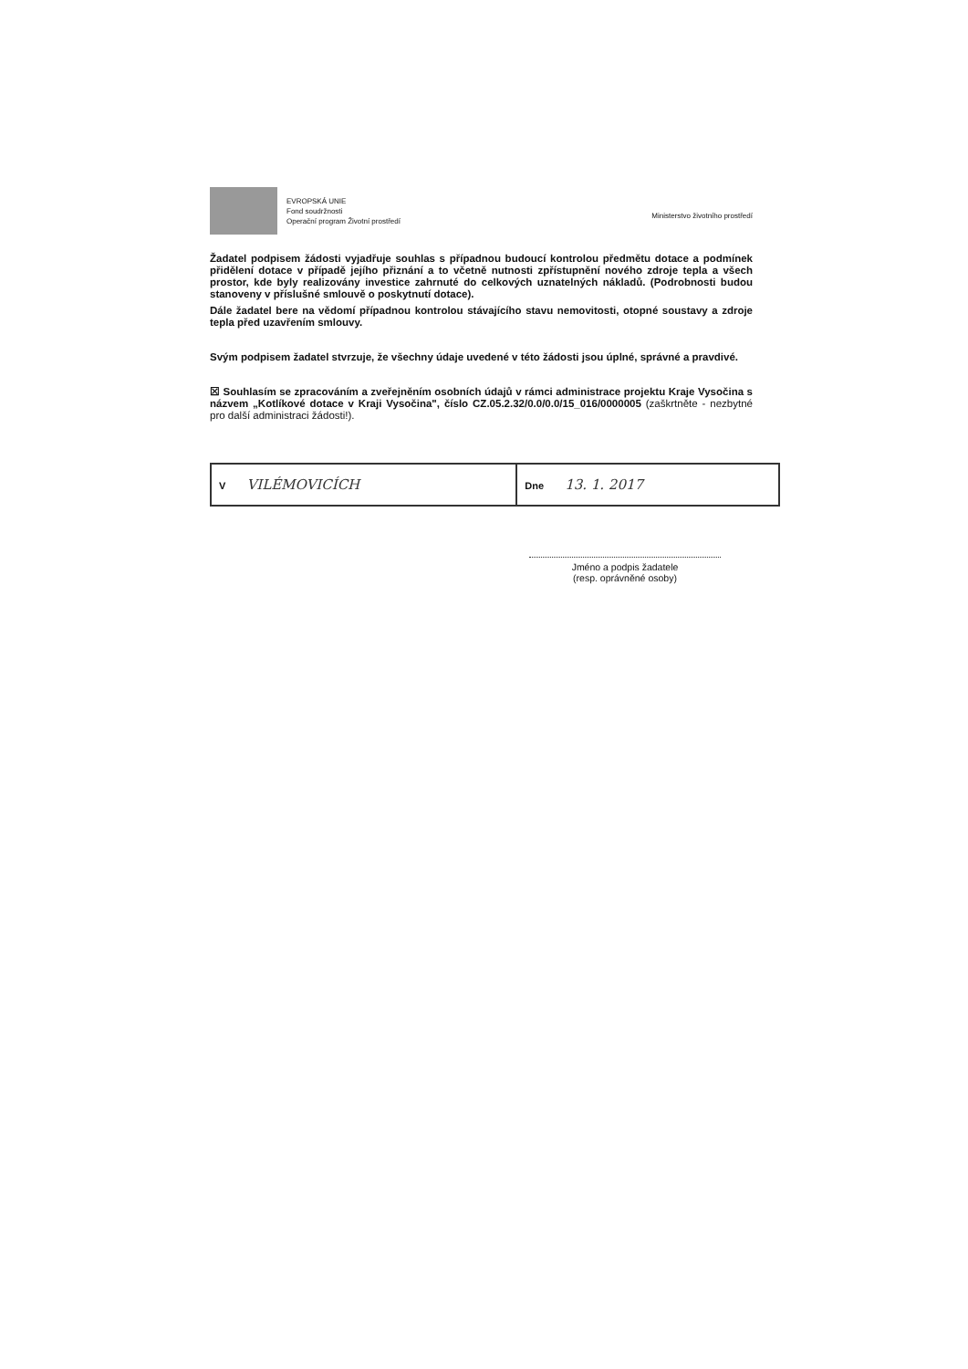EVROPSKÁ UNIE
Fond soudržnosti
Operační program Životní prostředí
Ministerstvo životního prostředí
Žadatel podpisem žádosti vyjadřuje souhlas s případnou budoucí kontrolou předmětu dotace a podmínek přidělení dotace v případě jejího přiznání a to včetně nutnosti zpřístupnění nového zdroje tepla a všech prostor, kde byly realizovány investice zahrnuté do celkových uznatelných nákladů. (Podrobnosti budou stanoveny v příslušné smlouvě o poskytnutí dotace).
Dále žadatel bere na vědomí případnou kontrolou stávajícího stavu nemovitosti, otopné soustavy a zdroje tepla před uzavřením smlouvy.
Svým podpisem žadatel stvrzuje, že všechny údaje uvedené v této žádosti jsou úplné, správné a pravdivé.
☒ Souhlasím se zpracováním a zveřejněním osobních údajů v rámci administrace projektu Kraje Vysočina s názvem „Kotlíkové dotace v Kraji Vysočina", číslo CZ.05.2.32/0.0/0.0/15_016/0000005 (zaškrtněte - nezbytné pro další administraci žádosti!).
| V VILÉMOVICÍCH | Dne 13. 1. 2017 |
Jméno a podpis žadatele
(resp. oprávněné osoby)